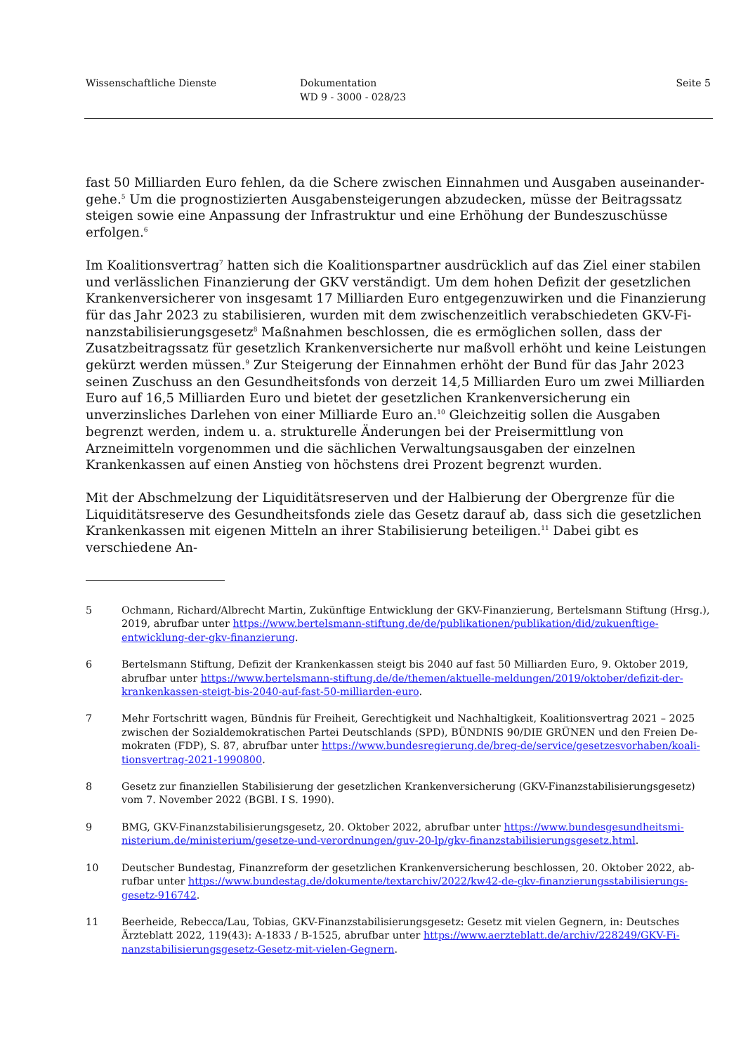Wissenschaftliche Dienste Dokumentation
WD 9 - 3000 - 028/23
Seite 5
fast 50 Milliarden Euro fehlen, da die Schere zwischen Einnahmen und Ausgaben auseinander­gehe.<sup>5</sup> Um die prognostizierten Ausgabensteigerungen abzudecken, müsse der Beitragssatz stei­gen sowie eine Anpassung der Infrastruktur und eine Erhöhung der Bundeszuschüsse erfolgen.<sup>6</sup>
Im Koalitionsvertrag<sup>7</sup> hatten sich die Koalitionspartner ausdrücklich auf das Ziel einer stabilen und verlässlichen Finanzierung der GKV verständigt. Um dem hohen Defizit der gesetzlichen Krankenversicherer von insgesamt 17 Milliarden Euro entgegenzuwirken und die Finanzierung für das Jahr 2023 zu stabilisieren, wurden mit dem zwischenzeitlich verabschiedeten GKV-Fi­nanzstabilisierungsgesetz<sup>8</sup> Maßnahmen beschlossen, die es ermöglichen sollen, dass der Zusatz­beitragssatz für gesetzlich Krankenversicherte nur maßvoll erhöht und keine Leistungen gekürzt werden müssen.<sup>9</sup> Zur Steigerung der Einnahmen erhöht der Bund für das Jahr 2023 seinen Zu­schuss an den Gesundheitsfonds von derzeit 14,5 Milliarden Euro um zwei Milliarden Euro auf 16,5 Milliarden Euro und bietet der gesetzlichen Krankenversicherung ein unverzinsliches Darle­hen von einer Milliarde Euro an.<sup>10</sup> Gleichzeitig sollen die Ausgaben begrenzt werden, indem u. a. strukturelle Änderungen bei der Preisermittlung von Arzneimitteln vorgenommen und die säch­lichen Verwaltungsausgaben der einzelnen Krankenkassen auf einen Anstieg von höchstens drei Prozent begrenzt wurden.
Mit der Abschmelzung der Liquiditätsreserven und der Halbierung der Obergrenze für die Liqui­ditätsreserve des Gesundheitsfonds ziele das Gesetz darauf ab, dass sich die gesetzlichen Kran­kenkassen mit eigenen Mitteln an ihrer Stabilisierung beteiligen.<sup>11</sup> Dabei gibt es verschiedene An-
5 Ochmann, Richard/Albrecht Martin, Zukünftige Entwicklung der GKV-Finanzierung, Bertelsmann Stiftung (Hrsg.), 2019, abrufbar unter https://www.bertelsmann-stiftung.de/de/publikationen/publikation/did/zukuenf­tige-entwicklung-der-gkv-finanzierung.
6 Bertelsmann Stiftung, Defizit der Krankenkassen steigt bis 2040 auf fast 50 Milliarden Euro, 9. Oktober 2019, abrufbar unter https://www.bertelsmann-stiftung.de/de/themen/aktuelle-meldungen/2019/oktober/defizit-der-krankenkassen-steigt-bis-2040-auf-fast-50-milliarden-euro.
7 Mehr Fortschritt wagen, Bündnis für Freiheit, Gerechtigkeit und Nachhaltigkeit, Koalitionsvertrag 2021 – 2025 zwischen der Sozialdemokratischen Partei Deutschlands (SPD), BÜNDNIS 90/DIE GRÜNEN und den Freien De­mokraten (FDP), S. 87, abrufbar unter https://www.bundesregierung.de/breg-de/service/gesetzesvorhaben/koali­tionsvertrag-2021-1990800.
8 Gesetz zur finanziellen Stabilisierung der gesetzlichen Krankenversicherung (GKV-Finanzstabilisierungsgesetz) vom 7. November 2022 (BGBl. I S. 1990).
9 BMG, GKV-Finanzstabilisierungsgesetz, 20. Oktober 2022, abrufbar unter https://www.bundesgesundheitsmi­nisterium.de/ministerium/gesetze-und-verordnungen/guv-20-lp/gkv-finanzstabilisierungsgesetz.html.
10 Deutscher Bundestag, Finanzreform der gesetzlichen Krankenversicherung beschlossen, 20. Oktober 2022, ab­rufbar unter https://www.bundestag.de/dokumente/textarchiv/2022/kw42-de-gkv-finanzierungsstabilisierungs­gesetz-916742.
11 Beerheide, Rebecca/Lau, Tobias, GKV-Finanzstabilisierungsgesetz: Gesetz mit vielen Gegnern, in: Deutsches Ärzteblatt 2022, 119(43): A-1833 / B-1525, abrufbar unter https://www.aerzteblatt.de/archiv/228249/GKV-Fi­nanzstabilisierungsgesetz-Gesetz-mit-vielen-Gegnern.